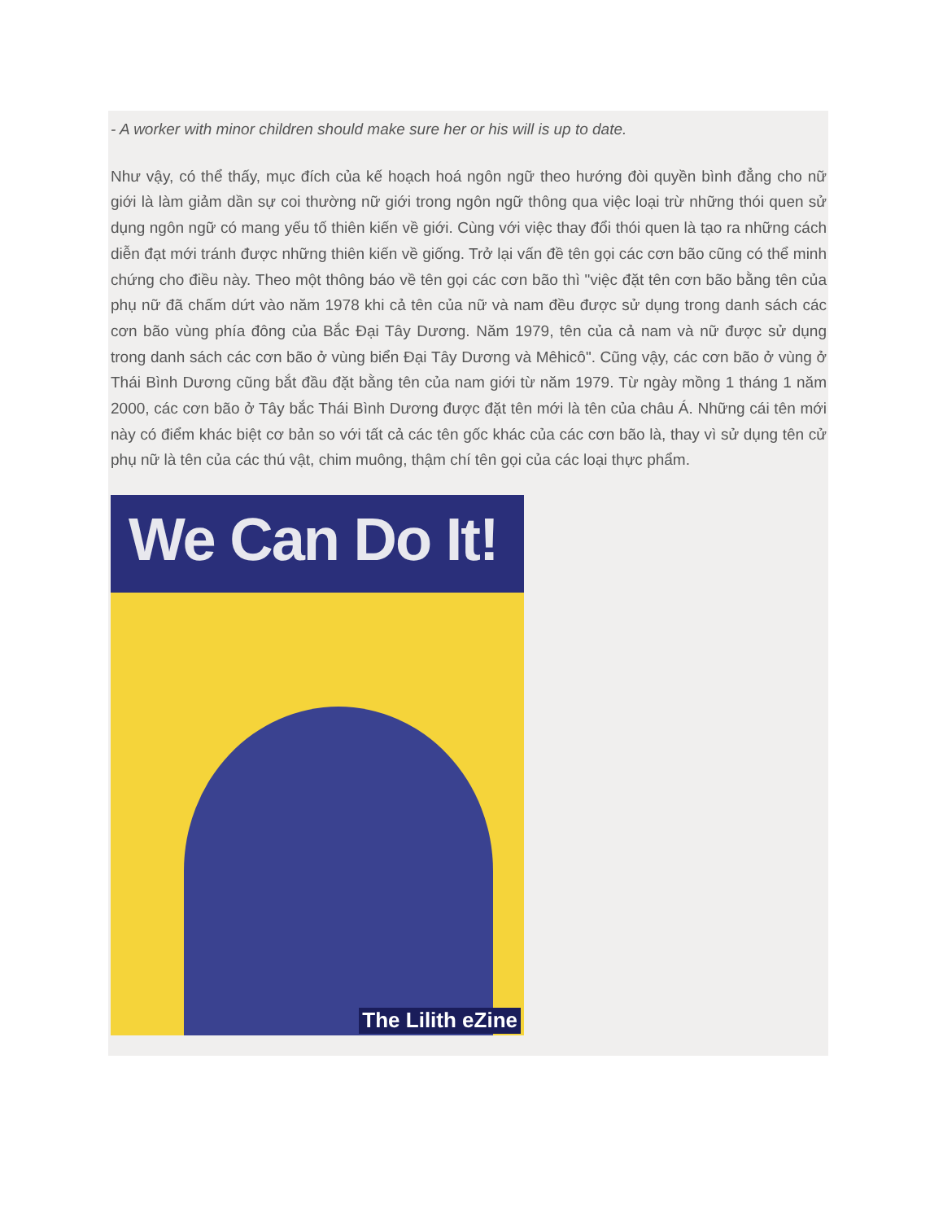- A worker with minor children should make sure her or his will is up to date.
Như vậy, có thể thấy, mục đích của kế hoạch hoá ngôn ngữ theo hướng đòi quyền bình đẳng cho nữ giới là làm giảm dần sự coi thường nữ giới trong ngôn ngữ thông qua việc loại trừ những thói quen sử dụng ngôn ngữ có mang yếu tố thiên kiến về giới. Cùng với việc thay đổi thói quen là tạo ra những cách diễn đạt mới tránh được những thiên kiến về giống. Trở lại vấn đề tên gọi các cơn bão cũng có thể minh chứng cho điều này. Theo một thông báo về tên gọi các cơn bão thì "việc đặt tên cơn bão bằng tên của phụ nữ đã chấm dứt vào năm 1978 khi cả tên của nữ và nam đều được sử dụng trong danh sách các cơn bão vùng phía đông của Bắc Đại Tây Dương. Năm 1979, tên của cả nam và nữ được sử dụng trong danh sách các cơn bão ở vùng biển Đại Tây Dương và Mêhicô". Cũng vậy, các cơn bão ở vùng ở Thái Bình Dương cũng bắt đầu đặt bằng tên của nam giới từ năm 1979. Từ ngày mồng 1 tháng 1 năm 2000, các cơn bão ở Tây bắc Thái Bình Dương được đặt tên mới là tên của châu Á. Những cái tên mới này có điểm khác biệt cơ bản so với tất cả các tên gốc khác của các cơn bão là, thay vì sử dụng tên cử phụ nữ là tên của các thú vật, chim muông, thậm chí tên gọi của các loại thực phẩm.
We Can Do It!
The Lilith eZine